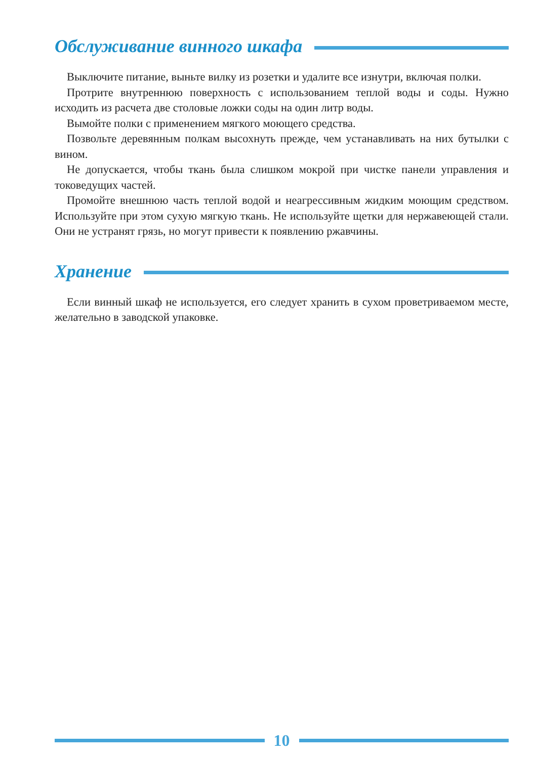Обслуживание винного шкафа
Выключите питание, выньте вилку из розетки и удалите все изнутри, включая полки.
Протрите внутреннюю поверхность с использованием теплой воды и соды. Нужно исходить из расчета две столовые ложки соды на один литр воды.
Вымойте полки с применением мягкого моющего средства.
Позвольте деревянным полкам высохнуть прежде, чем устанавливать на них бутылки с вином.
Не допускается, чтобы ткань была слишком мокрой при чистке панели управления и токоведущих частей.
Промойте внешнюю часть теплой водой и неагрессивным жидким моющим средством. Используйте при этом сухую мягкую ткань. Не используйте щетки для нержавеющей стали. Они не устранят грязь, но могут привести к появлению ржавчины.
Хранение
Если винный шкаф не используется, его следует хранить в сухом проветриваемом месте, желательно в заводской упаковке.
10